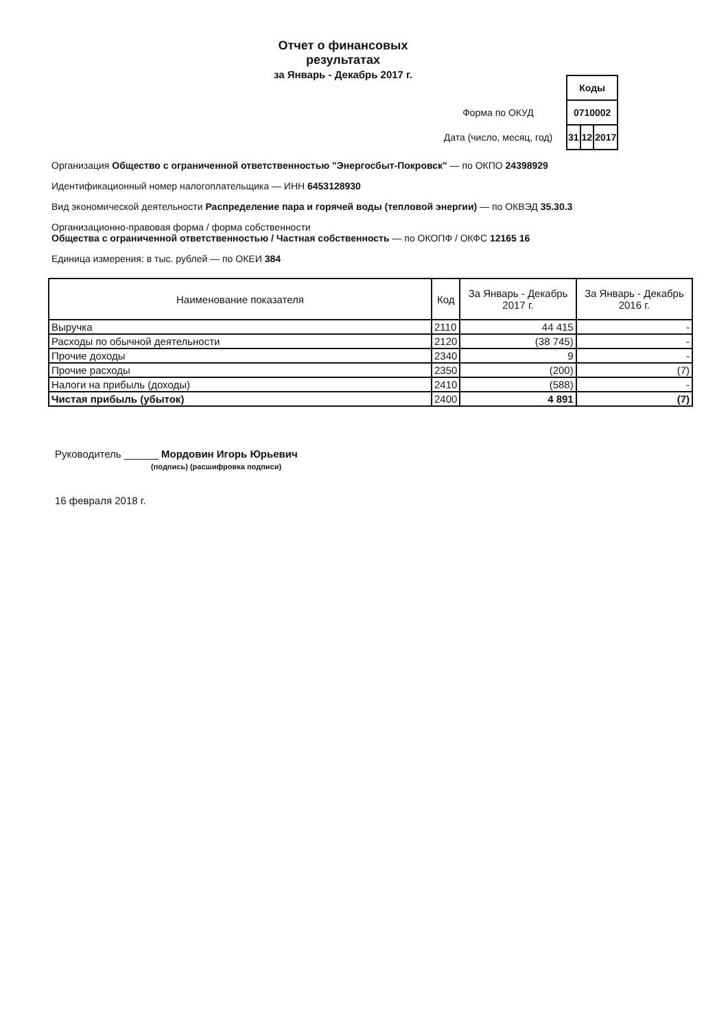Отчет о финансовых
результатах
за Январь - Декабрь 2017 г.
| | Коды | | |
| Форма по ОКУД | 0710002 | | |
| Дата (число, месяц, год) | 31 | 12 | 2017 |
Организация Общество с ограниченной ответственностью "Энергосбыт-Покровск" — по ОКПО 24398929
Идентификационный номер налогоплательщика — ИНН 6453128930
Вид экономической деятельности Распределение пара и горячей воды (тепловой энергии) — по ОКВЭД 35.30.3
Организационно-правовая форма / форма собственности
Общества с ограниченной ответственностью / Частная собственность — по ОКОПФ / ОКФС 12165 16
Единица измерения: в тыс. рублей — по ОКЕИ 384
| Наименование показателя | Код | За Январь - Декабрь 2017 г. | За Январь - Декабрь 2016 г. |
| --- | --- | --- | --- |
| Выручка | 2110 | 44 415 | - |
| Расходы по обычной деятельности | 2120 | (38 745) | - |
| Прочие доходы | 2340 | 9 | - |
| Прочие расходы | 2350 | (200) | (7) |
| Налоги на прибыль (доходы) | 2410 | (588) | - |
| Чистая прибыль (убыток) | 2400 | 4 891 | (7) |
Руководитель ______ Мордовин Игорь Юрьевич
(подпись) (расшифровка подписи)
16 февраля 2018 г.